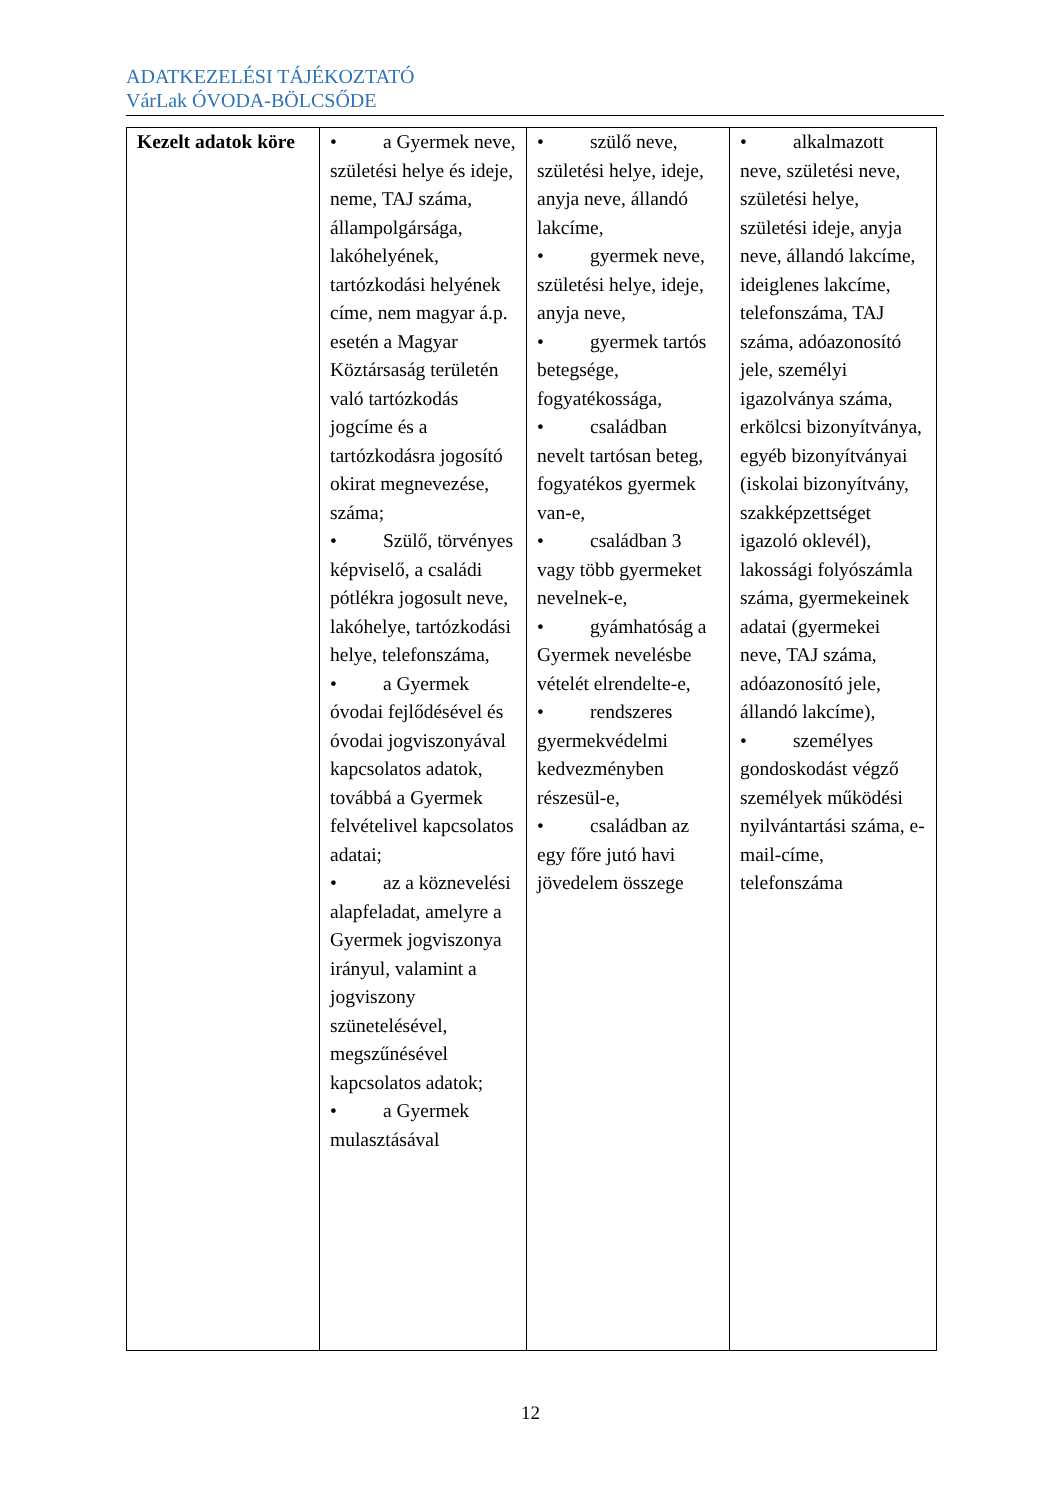ADATKEZELÉSI TÁJÉKOZTATÓ
VárLak ÓVODA-BÖLCSŐDE
| Kezelt adatok köre | • a Gyermek neve, születési helye és ideje, neme, TAJ száma, állampolgársága, lakóhelyének, tartózkodási helyének címe, nem magyar á.p. esetén a Magyar Köztársaság területén való tartózkodás jogcíme és a tartózkodásra jogosító okirat megnevezése, száma; • Szülő, törvényes képviselő, a családi pótlékra jogosult neve, lakóhelye, tartózkodási helye, telefonszáma, • a Gyermek óvodai fejlődésével és óvodai jogviszonyával kapcsolatos adatok, továbbá a Gyermek felvételivel kapcsolatos adatai; • az a köznevelési alapfeladat, amelyre a Gyermek jogviszonya irányul, valamint a jogviszony szünetelésével, megszűnésével kapcsolatos adatok; • a Gyermek mulasztásával | • szülő neve, születési helye, ideje, anyja neve, állandó lakcíme, • gyermek neve, születési helye, ideje, anyja neve, • gyermek tartós betegsége, fogyatékossága, • családban nevelt tartósan beteg, fogyatékos gyermek van-e, • családban 3 vagy több gyermeket nevelnek-e, • gyámhatóság a Gyermek nevelésbe vételét elrendelte-e, • rendszeres gyermekvédelmi kedvezményben részesül-e, • családban az egy főre jutó havi jövedelem összege | • alkalmazott neve, születési neve, születési helye, születési ideje, anyja neve, állandó lakcíme, ideiglenes lakcíme, telefonszáma, TAJ száma, adóazonosító jele, személyi igazolványa száma, erkölcsi bizonyítványa, egyéb bizonyítványai (iskolai bizonyítvány, szakképzettséget igazoló oklevél), lakossági folyószámla száma, gyermekeinek adatai (gyermekei neve, TAJ száma, adóazonosító jele, állandó lakcíme), • személyes gondoskodást végző személyek működési nyilvántartási száma, e-mail-címe, telefonszáma |
12